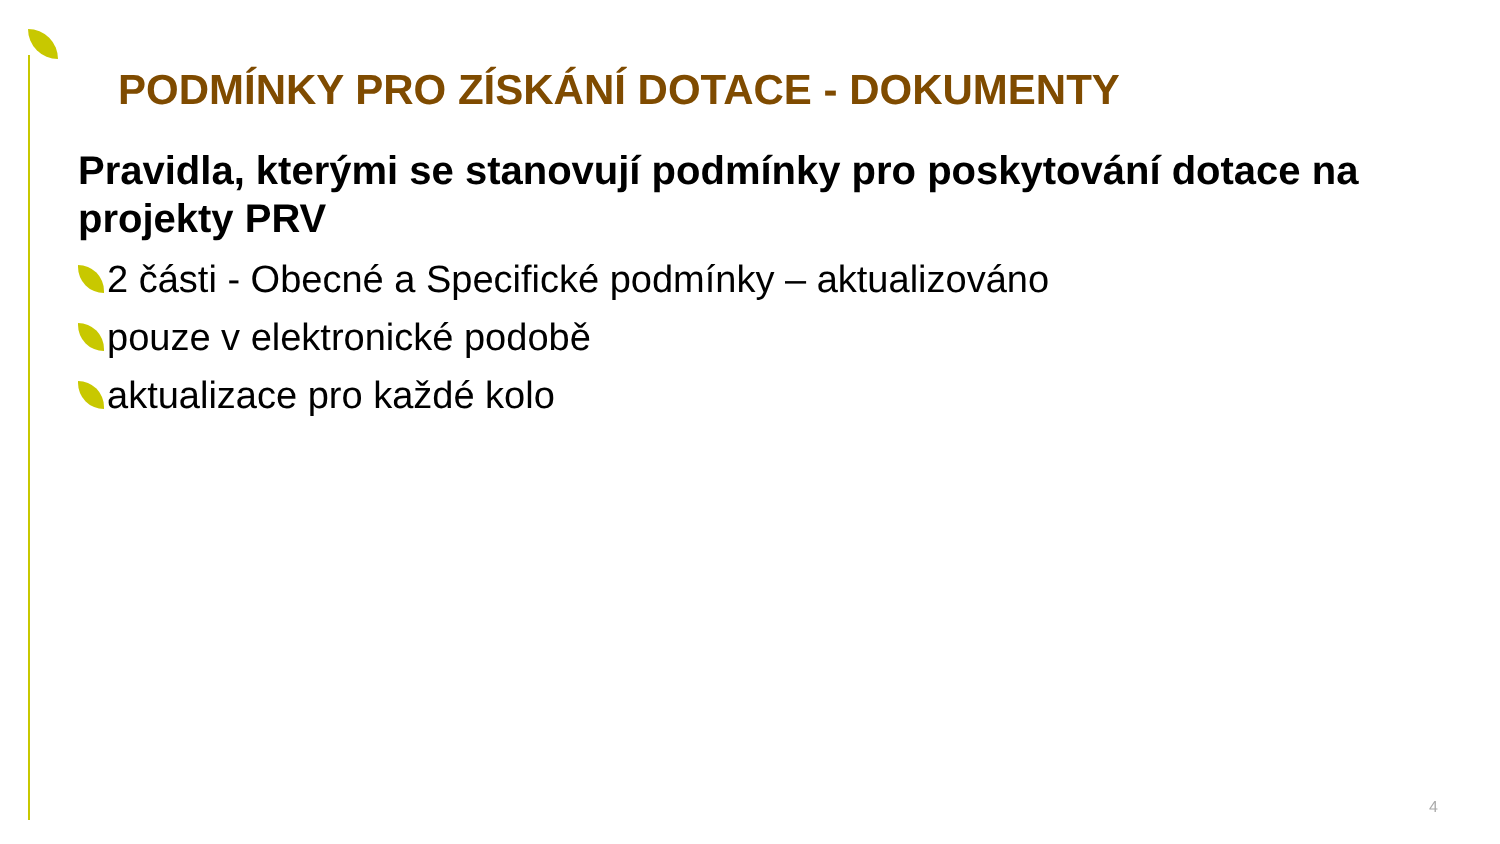PODMÍNKY PRO ZÍSKÁNÍ DOTACE - DOKUMENTY
Pravidla, kterými se stanovují podmínky pro poskytování dotace na projekty PRV
2 části - Obecné a Specifické podmínky – aktualizováno
pouze v elektronické podobě
aktualizace pro každé kolo
4